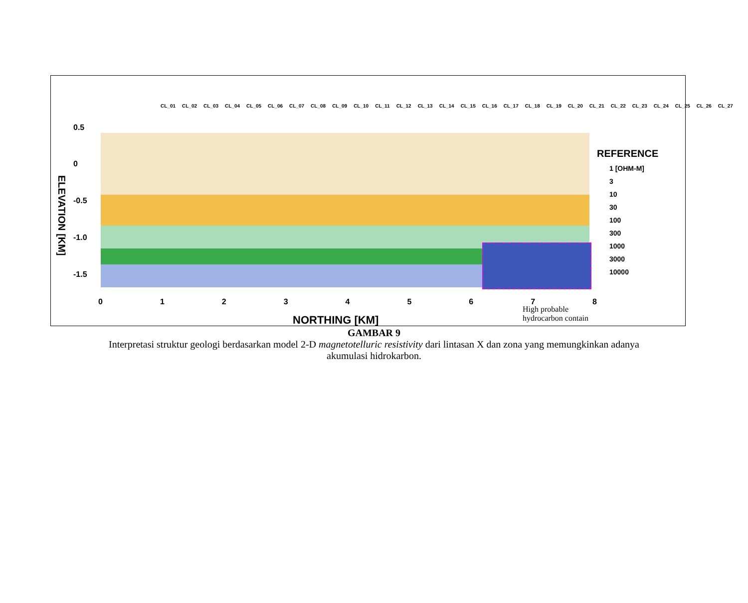CL_01 CL_02 CL_03 CL_04 CL_05 CL_06 CL_07 CL_08 CL_09 CL_10 CL_11 CL_12 CL_13 CL_14 CL_15 CL_16 CL_17 CL_18 CL_19 CL_20 CL_21 CL_22 CL_23 CL_24 CL_25 CL_26 CL_27
ELEVATION [KM]
0.5
0
-0.5
-1.0
-1.5
0 1 2 3 4 5 6 7 8
NORTHING [KM]
REFERENCE
1 [OHM-M]
3
10
30
100
300
1000
3000
10000
High probable
hydrocarbon contain
GAMBAR 9
Interpretasi struktur geologi berdasarkan model 2-D magnetotelluric resistivity dari lintasan X dan zona yang memungkinkan adanya akumulasi hidrokarbon.